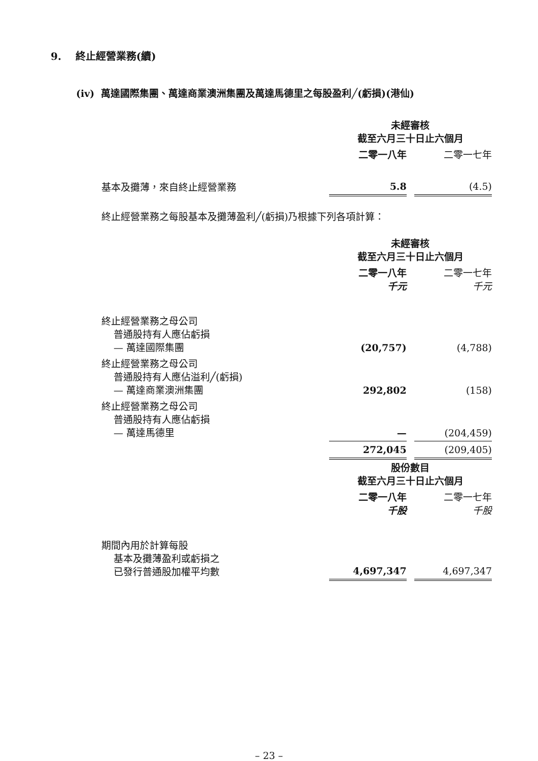9. 終止經營業務(續)
(iv) 萬達國際集團、萬達商業澳洲集團及萬達馬德里之每股盈利╱(虧損)(港仙)
| | 未經審核 截至六月三十日止六個月 | | |
| | 二零一八年 | | 二零一七年 |
| 基本及攤薄，來自終止經營業務 | 5.8 | | (4.5) |
終止經營業務之每股基本及攤薄盈利╱(虧損)乃根據下列各項計算：
| | 未經審核 截至六月三十日止六個月 | | |
| | 二零一八年 千元 | | 二零一七年 千元 |
| 終止經營業務之母公司 普通股持有人應佔虧損 — 萬達國際集團 | (20,757) | | (4,788) |
| 終止經營業務之母公司 普通股持有人應佔溢利╱(虧損) — 萬達商業澳洲集團 | 292,802 | | (158) |
| 終止經營業務之母公司 普通股持有人應佔虧損 — 萬達馬德里 | — | | (204,459) |
| | 272,045 | | (209,405) |
| | 股份數目 截至六月三十日止六個月 | | |
| | 二零一八年 千股 | | 二零一七年 千股 |
| 期間內用於計算每股 基本及攤薄盈利或虧損之 已發行普通股加權平均數 | 4,697,347 | | 4,697,347 |
– 23 –